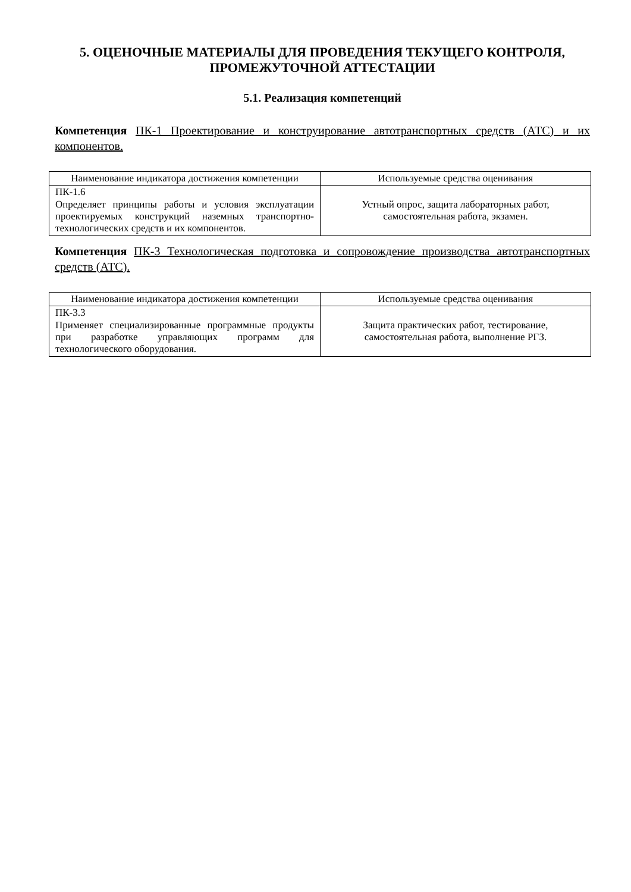5. ОЦЕНОЧНЫЕ МАТЕРИАЛЫ ДЛЯ ПРОВЕДЕНИЯ ТЕКУЩЕГО КОНТРОЛЯ, ПРОМЕЖУТОЧНОЙ АТТЕСТАЦИИ
5.1. Реализация компетенций
Компетенция ПК-1 Проектирование и конструирование автотранспортных средств (АТС) и их компонентов.
| Наименование индикатора достижения компетенции | Используемые средства оценивания |
| --- | --- |
| ПК-1.6 Определяет принципы работы и условия эксплуатации проектируемых конструкций наземных транспортно-технологических средств и их компонентов. | Устный опрос, защита лабораторных работ, самостоятельная работа, экзамен. |
Компетенция ПК-3 Технологическая подготовка и сопровождение производства автотранспортных средств (АТС).
| Наименование индикатора достижения компетенции | Используемые средства оценивания |
| --- | --- |
| ПК-3.3 Применяет специализированные программные продукты при разработке управляющих программ для технологического оборудования. | Защита практических работ, тестирование, самостоятельная работа, выполнение РГЗ. |